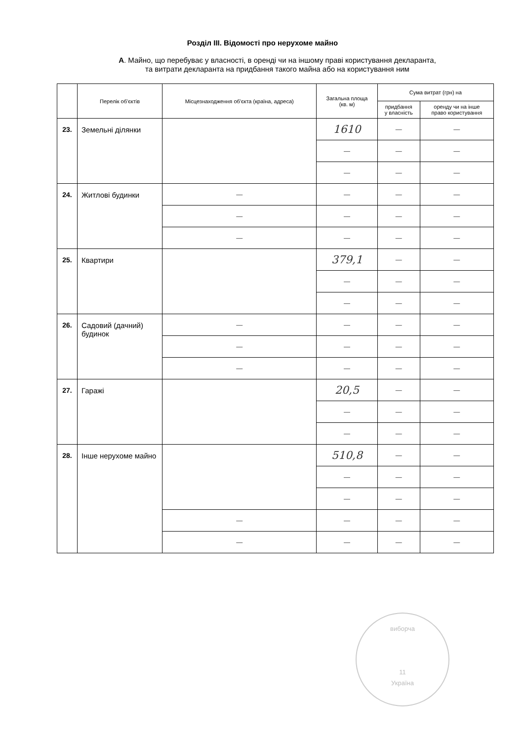Розділ ІІІ. Відомості про нерухоме майно
А. Майно, що перебуває у власності, в оренді чи на іншому праві користування декларанта,
та витрати декларанта на придбання такого майна або на користування ним
| | Перелік об'єктів | Місцезнаходження об'єкта (країна, адреса) | Загальна площа (кв. м) | Сума витрат (грн) на | |
| --- | --- | --- | --- | --- | --- |
| | | | | придбання у власність | оренду чи на інше право користування |
| 23. | Земельні ділянки | | 1610 | — | — |
| | | | — | — | — |
| | | | — | — | — |
| 24. | Житлові будинки | — | — | — | — |
| | | — | — | — | — |
| | | — | — | — | — |
| 25. | Квартири | | 379,1 | — | — |
| | | | — | — | — |
| | | | — | — | — |
| 26. | Садовий (дачний) будинок | — | — | — | — |
| | | — | — | — | — |
| | | — | — | — | — |
| 27. | Гаражі | | 20,5 | — | — |
| | | | — | — | — |
| | | | — | — | — |
| 28. | Інше нерухоме майно | | 510,8 | — | — |
| | | | — | — | — |
| | | | — | — | — |
| | | — | — | — | — |
| | | — | — | — | — |
виборча
11
Україна